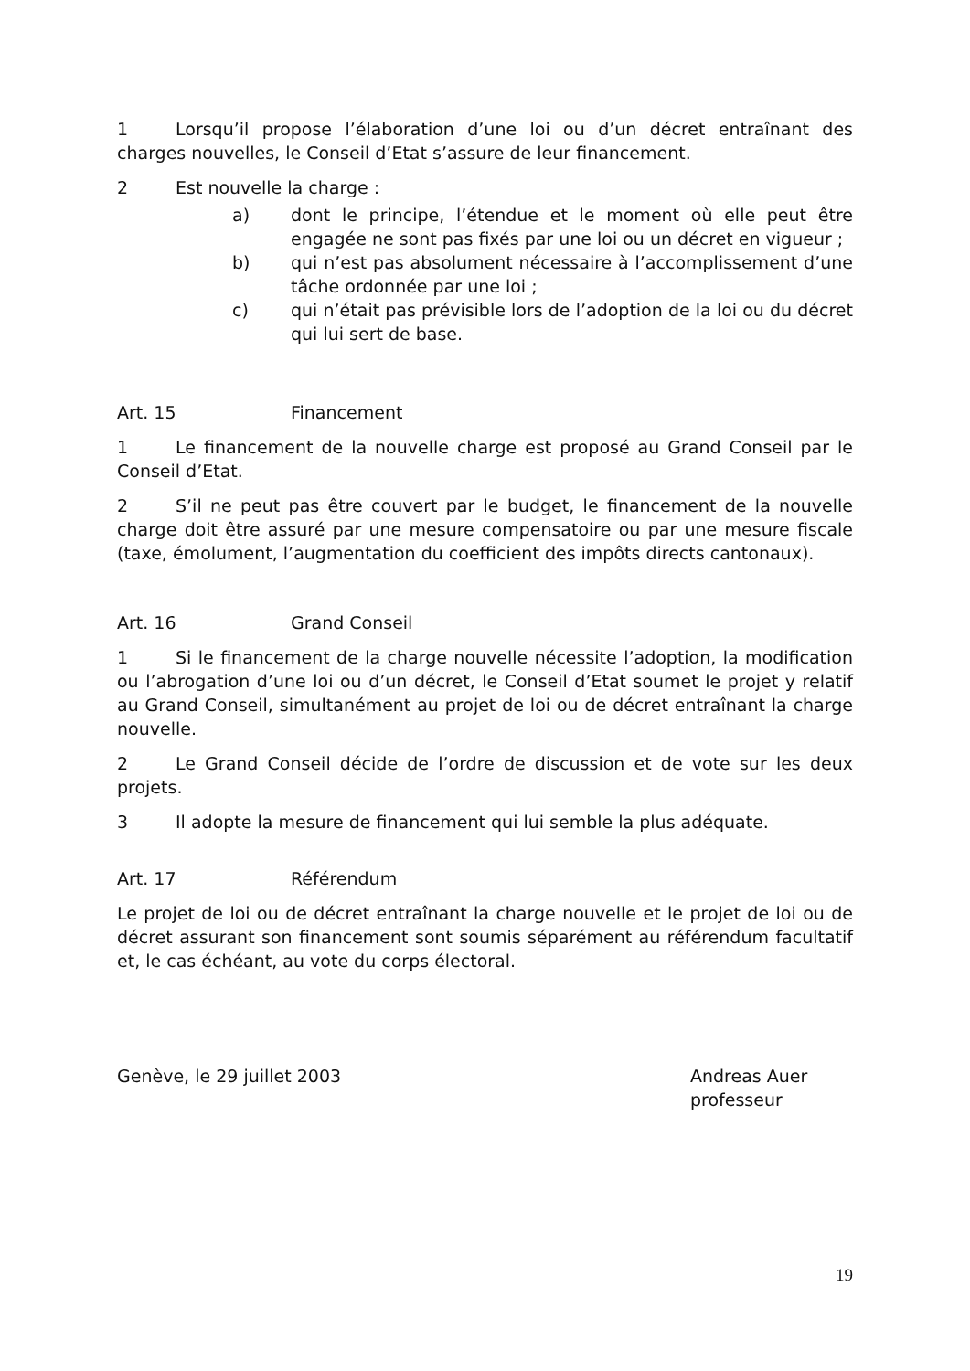1 Lorsqu’il propose l’élaboration d’une loi ou d’un décret entraînant des charges nouvelles, le Conseil d’Etat s’assure de leur financement.
2 Est nouvelle la charge :
a) dont le principe, l’étendue et le moment où elle peut être engagée ne sont pas fixés par une loi ou un décret en vigueur ;
b) qui n’est pas absolument nécessaire à l’accomplissement d’une tâche ordonnée par une loi ;
c) qui n’était pas prévisible lors de l’adoption de la loi ou du décret qui lui sert de base.
Art. 15 Financement
1 Le financement de la nouvelle charge est proposé au Grand Conseil par le Conseil d’Etat.
2 S’il ne peut pas être couvert par le budget, le financement de la nouvelle charge doit être assuré par une mesure compensatoire ou par une mesure fiscale (taxe, émolument, l’augmentation du coefficient des impôts directs cantonaux).
Art. 16 Grand Conseil
1 Si le financement de la charge nouvelle nécessite l’adoption, la modification ou l’abrogation d’une loi ou d’un décret, le Conseil d’Etat soumet le projet y relatif au Grand Conseil, simultanément au projet de loi ou de décret entraînant la charge nouvelle.
2 Le Grand Conseil décide de l’ordre de discussion et de vote sur les deux projets.
3 Il adopte la mesure de financement qui lui semble la plus adéquate.
Art. 17 Référendum
Le projet de loi ou de décret entraînant la charge nouvelle et le projet de loi ou de décret assurant son financement sont soumis séparément au référendum facultatif et, le cas échéant, au vote du corps électoral.
Genève, le 29 juillet 2003 Andreas Auer
professeur
19